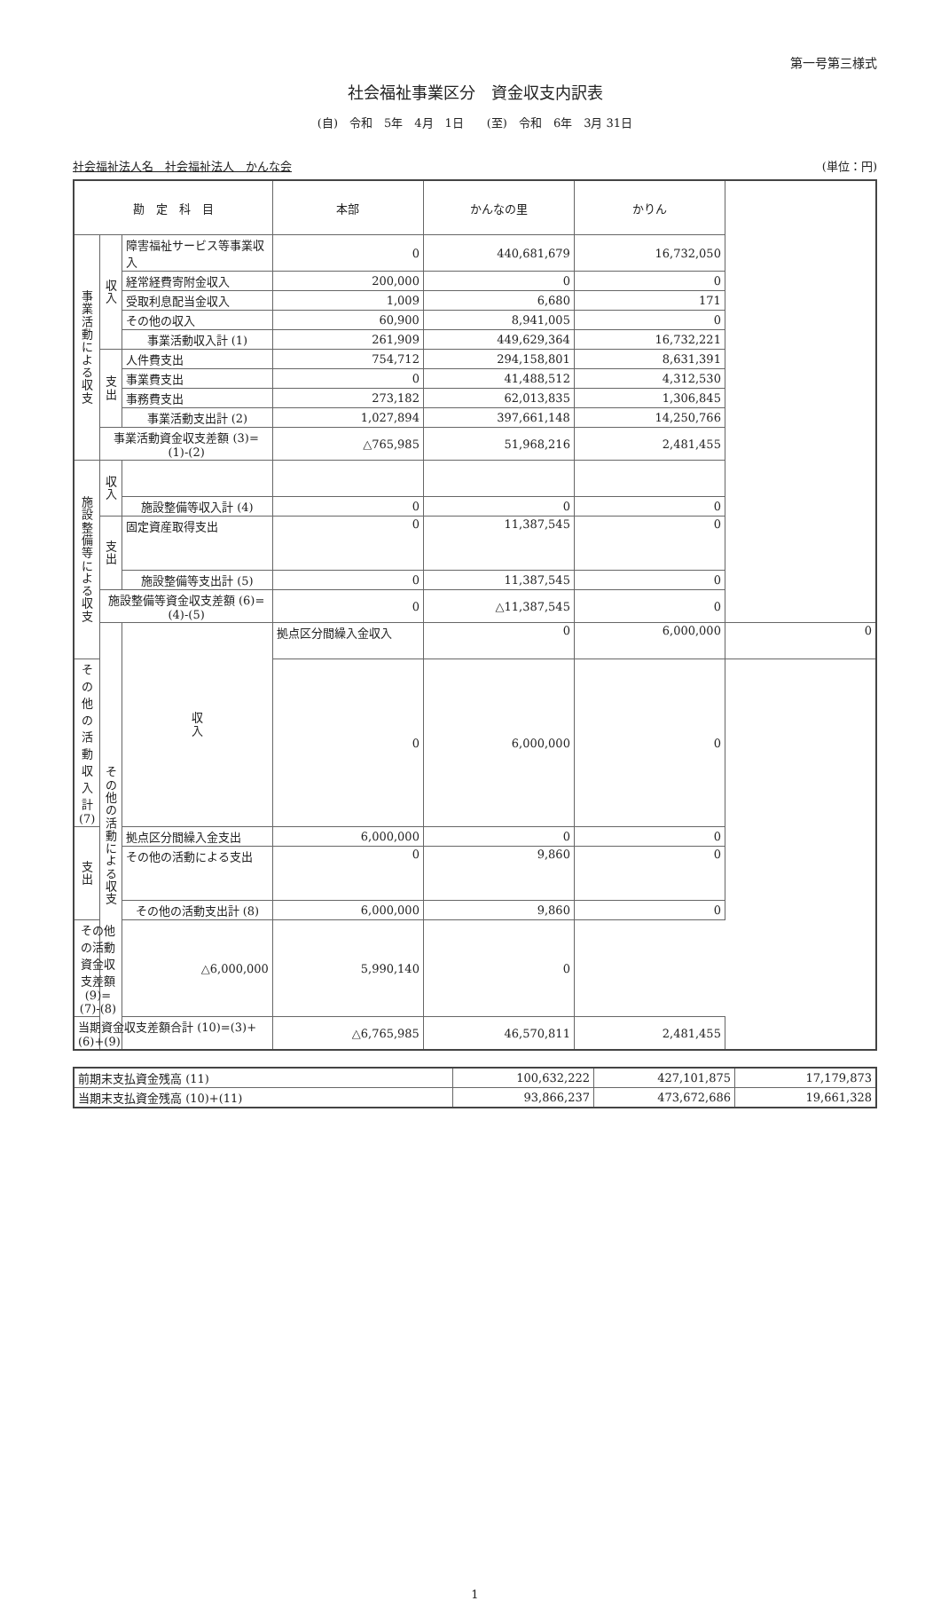第一号第三様式
社会福祉事業区分　資金収支内訳表
(自)　令和　5年　4月　1日　　(至)　令和　6年　3月 31日
社会福祉法人名　社会福祉法人　かんな会 (単位：円)
| 勘 定 科 目 | | | 本部 | かんなの里 | かりん | |
| --- | --- | --- | --- | --- | --- | --- |
| 事 業 活 動 に よ る 収 支 | 収 入 | 障害福祉サービス等事業収入 | 0 | 440,681,679 | 16,732,050 | |
| | | 経常経費寄附金収入 | 200,000 | 0 | 0 | |
| | | 受取利息配当金収入 | 1,009 | 6,680 | 171 | |
| | | その他の収入 | 60,900 | 8,941,005 | 0 | |
| | | 事業活動収入計 (1) | 261,909 | 449,629,364 | 16,732,221 | |
| | 支 出 | 人件費支出 | 754,712 | 294,158,801 | 8,631,391 | |
| | | 事業費支出 | 0 | 41,488,512 | 4,312,530 | |
| | | 事務費支出 | 273,182 | 62,013,835 | 1,306,845 | |
| | | 事業活動支出計 (2) | 1,027,894 | 397,661,148 | 14,250,766 | |
| | 事業活動資金収支差額 (3)=(1)-(2) | | △765,985 | 51,968,216 | 2,481,455 | |
| 施 設 整 備 等 に よ る 収 支 | 収 入 | | | | | |
| | | 施設整備等収入計 (4) | 0 | 0 | 0 | |
| | 支 出 | 固定資産取得支出 | 0 | 11,387,545 | 0 | |
| | | 施設整備等支出計 (5) | 0 | 11,387,545 | 0 | |
| | 施設整備等資金収支差額 (6)=(4)-(5) | | 0 | △11,387,545 | 0 | |
| | そ の 他 の 活 動 に よ る 収 支 | 収 入 | 拠点区分間繰入金収入 | 0 | 6,000,000 | 0 |
| その他の活動収入計 (7) | | | 0 | 6,000,000 | 0 | |
| 支 出 | | 拠点区分間繰入金支出 | 6,000,000 | 0 | 0 | |
| | | その他の活動による支出 | 0 | 9,860 | 0 | |
| | | その他の活動支出計 (8) | 6,000,000 | 9,860 | 0 | |
| その他の活動資金収支差額 (9)=(7)-(8) | | △6,000,000 | 5,990,140 | 0 | | |
| 当期資金収支差額合計 (10)=(3)+(6)+(9) | | | △6,765,985 | 46,570,811 | 2,481,455 | |
| 前期末支払資金残高 (11) | 100,632,222 | 427,101,875 | 17,179,873 |
| 当期末支払資金残高 (10)+(11) | 93,866,237 | 473,672,686 | 19,661,328 |
1